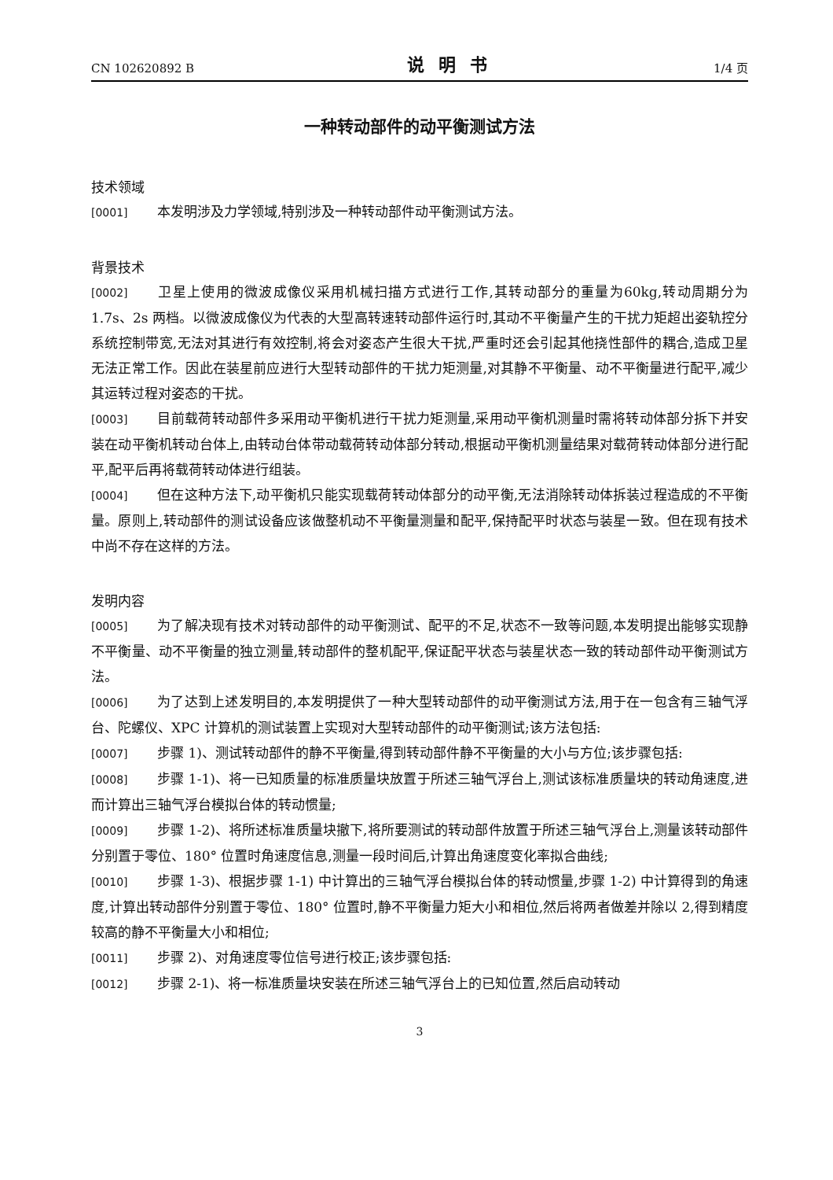CN 102620892 B 说明书 1/4 页
一种转动部件的动平衡测试方法
技术领域
[0001] 本发明涉及力学领域,特别涉及一种转动部件动平衡测试方法。
背景技术
[0002] 卫星上使用的微波成像仪采用机械扫描方式进行工作,其转动部分的重量为60kg,转动周期分为 1.7s、2s 两档。以微波成像仪为代表的大型高转速转动部件运行时,其动不平衡量产生的干扰力矩超出姿轨控分系统控制带宽,无法对其进行有效控制,将会对姿态产生很大干扰,严重时还会引起其他挠性部件的耦合,造成卫星无法正常工作。因此在装星前应进行大型转动部件的干扰力矩测量,对其静不平衡量、动不平衡量进行配平,减少其运转过程对姿态的干扰。
[0003] 目前载荷转动部件多采用动平衡机进行干扰力矩测量,采用动平衡机测量时需将转动体部分拆下并安装在动平衡机转动台体上,由转动台体带动载荷转动体部分转动,根据动平衡机测量结果对载荷转动体部分进行配平,配平后再将载荷转动体进行组装。
[0004] 但在这种方法下,动平衡机只能实现载荷转动体部分的动平衡,无法消除转动体拆装过程造成的不平衡量。原则上,转动部件的测试设备应该做整机动不平衡量测量和配平,保持配平时状态与装星一致。但在现有技术中尚不存在这样的方法。
发明内容
[0005] 为了解决现有技术对转动部件的动平衡测试、配平的不足,状态不一致等问题,本发明提出能够实现静不平衡量、动不平衡量的独立测量,转动部件的整机配平,保证配平状态与装星状态一致的转动部件动平衡测试方法。
[0006] 为了达到上述发明目的,本发明提供了一种大型转动部件的动平衡测试方法,用于在一包含有三轴气浮台、陀螺仪、XPC 计算机的测试装置上实现对大型转动部件的动平衡测试;该方法包括:
[0007] 步骤 1)、测试转动部件的静不平衡量,得到转动部件静不平衡量的大小与方位;该步骤包括:
[0008] 步骤 1-1)、将一已知质量的标准质量块放置于所述三轴气浮台上,测试该标准质量块的转动角速度,进而计算出三轴气浮台模拟台体的转动惯量;
[0009] 步骤 1-2)、将所述标准质量块撤下,将所要测试的转动部件放置于所述三轴气浮台上,测量该转动部件分别置于零位、180° 位置时角速度信息,测量一段时间后,计算出角速度变化率拟合曲线;
[0010] 步骤 1-3)、根据步骤 1-1) 中计算出的三轴气浮台模拟台体的转动惯量,步骤 1-2) 中计算得到的角速度,计算出转动部件分别置于零位、180° 位置时,静不平衡量力矩大小和相位,然后将两者做差并除以 2,得到精度较高的静不平衡量大小和相位;
[0011] 步骤 2)、对角速度零位信号进行校正;该步骤包括:
[0012] 步骤 2-1)、将一标准质量块安装在所述三轴气浮台上的已知位置,然后启动转动
3